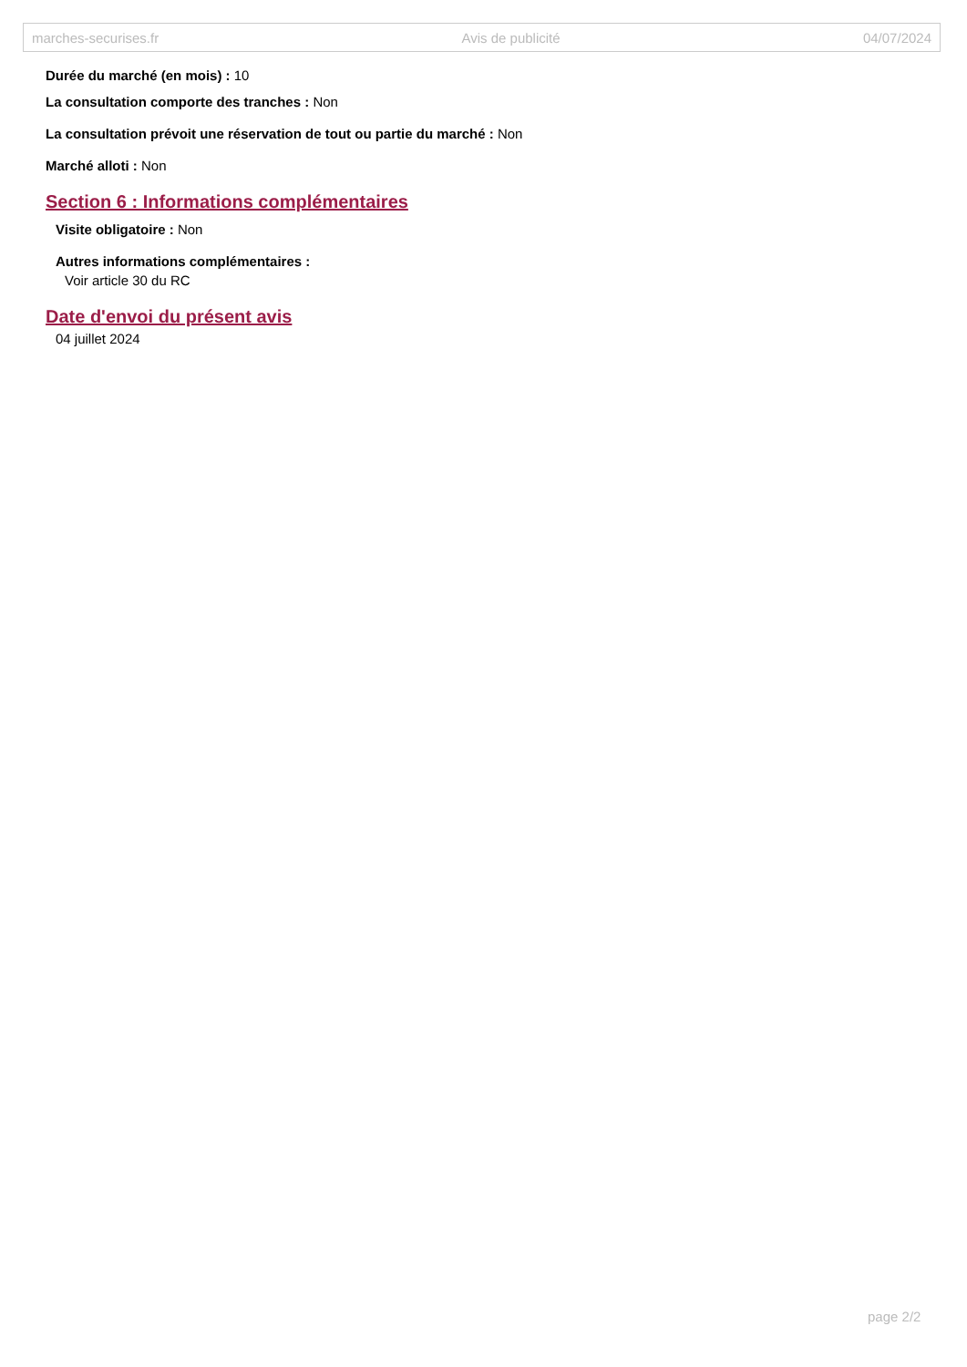marches-securises.fr Avis de publicité 04/07/2024
Durée du marché (en mois) : 10
La consultation comporte des tranches : Non
La consultation prévoit une réservation de tout ou partie du marché : Non
Marché alloti : Non
Section 6 : Informations complémentaires
Visite obligatoire : Non
Autres informations complémentaires :
Voir article 30 du RC
Date d'envoi du présent avis
04 juillet 2024
page 2/2